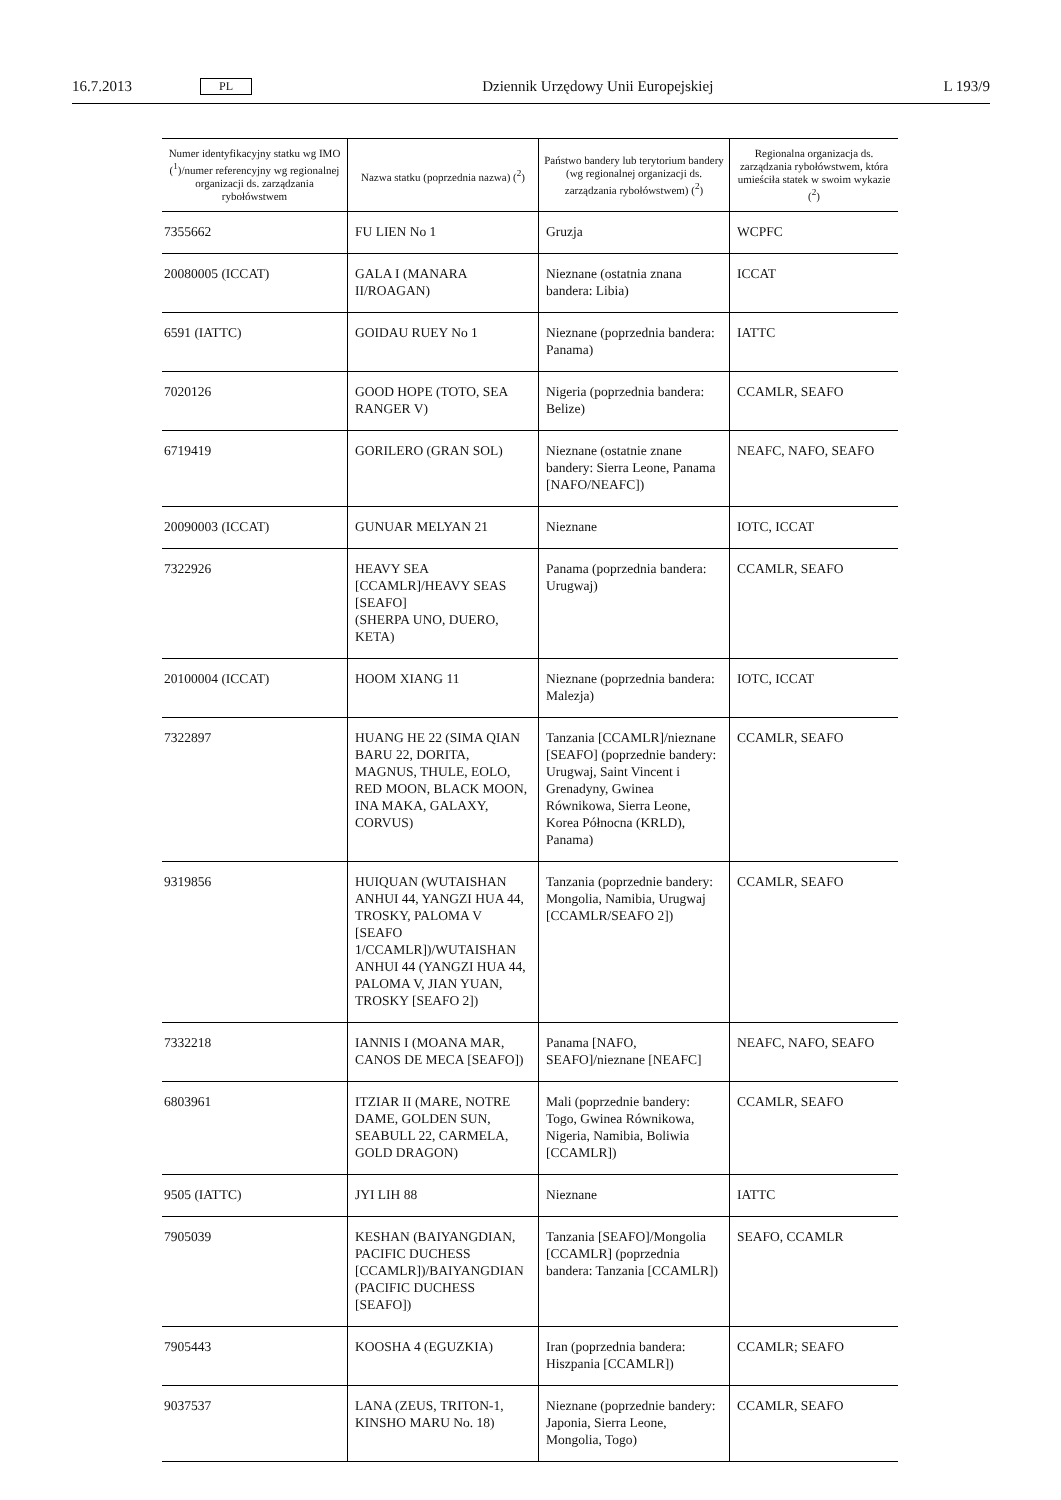16.7.2013 PL Dziennik Urzędowy Unii Europejskiej L 193/9
| Numer identyfikacyjny statku wg IMO (<sup>1</sup>)/numer referencyjny wg regionalnej organizacji ds. zarządzania rybołówstwem | Nazwa statku (poprzednia nazwa) (<sup>2</sup>) | Państwo bandery lub terytorium bandery (wg regionalnej organizacji ds. zarządzania rybołówstwem) (<sup>2</sup>) | Regionalna organizacja ds. zarządzania rybołówstwem, która umieściła statek w swoim wykazie (<sup>2</sup>) |
| --- | --- | --- | --- |
| 7355662 | FU LIEN No 1 | Gruzja | WCPFC |
| 20080005 (ICCAT) | GALA I (MANARA II/ROAGAN) | Nieznane (ostatnia znana bandera: Libia) | ICCAT |
| 6591 (IATTC) | GOIDAU RUEY No 1 | Nieznane (poprzednia bandera: Panama) | IATTC |
| 7020126 | GOOD HOPE (TOTO, SEA RANGER V) | Nigeria (poprzednia bandera: Belize) | CCAMLR, SEAFO |
| 6719419 | GORILERO (GRAN SOL) | Nieznane (ostatnie znane bandery: Sierra Leone, Panama [NAFO/NEAFC]) | NEAFC, NAFO, SEAFO |
| 20090003 (ICCAT) | GUNUAR MELYAN 21 | Nieznane | IOTC, ICCAT |
| 7322926 | HEAVY SEA [CCAMLR]/HEAVY SEAS [SEAFO] (SHERPA UNO, DUERO, KETA) | Panama (poprzednia bandera: Urugwaj) | CCAMLR, SEAFO |
| 20100004 (ICCAT) | HOOM XIANG 11 | Nieznane (poprzednia bandera: Malezja) | IOTC, ICCAT |
| 7322897 | HUANG HE 22 (SIMA QIAN BARU 22, DORITA, MAGNUS, THULE, EOLO, RED MOON, BLACK MOON, INA MAKA, GALAXY, CORVUS) | Tanzania [CCAMLR]/nieznane [SEAFO] (poprzednie bandery: Urugwaj, Saint Vincent i Grenadyny, Gwinea Równikowa, Sierra Leone, Korea Północna (KRLD), Panama) | CCAMLR, SEAFO |
| 9319856 | HUIQUAN (WUTAISHAN ANHUI 44, YANGZI HUA 44, TROSKY, PALOMA V [SEAFO 1/CCAMLR])/WUTAISHAN ANHUI 44 (YANGZI HUA 44, PALOMA V, JIAN YUAN, TROSKY [SEAFO 2]) | Tanzania (poprzednie bandery: Mongolia, Namibia, Urugwaj [CCAMLR/SEAFO 2]) | CCAMLR, SEAFO |
| 7332218 | IANNIS I (MOANA MAR, CANOS DE MECA [SEAFO]) | Panama [NAFO, SEAFO]/nieznane [NEAFC] | NEAFC, NAFO, SEAFO |
| 6803961 | ITZIAR II (MARE, NOTRE DAME, GOLDEN SUN, SEABULL 22, CARMELA, GOLD DRAGON) | Mali (poprzednie bandery: Togo, Gwinea Równikowa, Nigeria, Namibia, Boliwia [CCAMLR]) | CCAMLR, SEAFO |
| 9505 (IATTC) | JYI LIH 88 | Nieznane | IATTC |
| 7905039 | KESHAN (BAIYANGDIAN, PACIFIC DUCHESS [CCAMLR])/BAIYANGDIAN (PACIFIC DUCHESS [SEAFO]) | Tanzania [SEAFO]/Mongolia [CCAMLR] (poprzednia bandera: Tanzania [CCAMLR]) | SEAFO, CCAMLR |
| 7905443 | KOOSHA 4 (EGUZKIA) | Iran (poprzednia bandera: Hiszpania [CCAMLR]) | CCAMLR; SEAFO |
| 9037537 | LANA (ZEUS, TRITON-1, KINSHO MARU No. 18) | Nieznane (poprzednie bandery: Japonia, Sierra Leone, Mongolia, Togo) | CCAMLR, SEAFO |